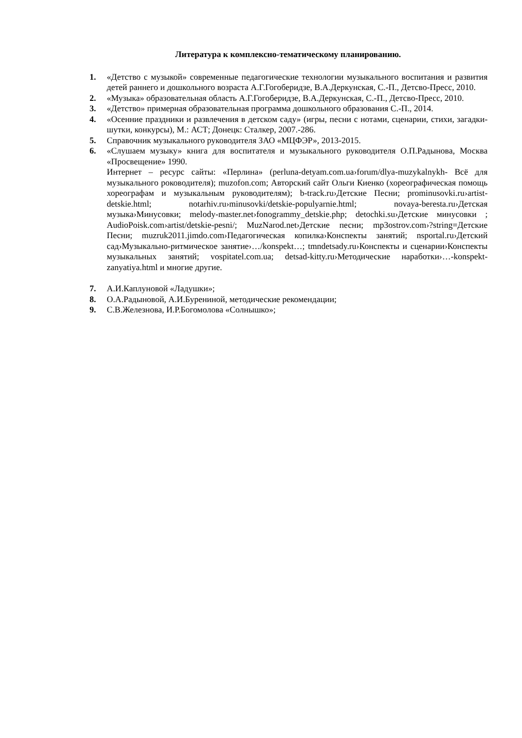Литература к комплексно-тематическому планированию.
1. «Детство с музыкой» современные педагогические технологии музыкального воспитания и развития детей раннего и дошкольного возраста А.Г.Гогоберидзе, В.А.Деркунская, С.-П., Детсво-Пресс, 2010.
2. «Музыка» образовательная область А.Г.Гогоберидзе, В.А.Деркунская, С.-П., Детсво-Пресс, 2010.
3. «Детство» примерная образовательная программа дошкольного образования С.-П., 2014.
4. «Осенние праздники и развлечения в детском саду» (игры, песни с нотами, сценарии, стихи, загадки-шутки, конкурсы), М.: АСТ; Донецк: Сталкер, 2007.-286.
5. Справочник музыкального руководителя ЗАО «МЦФЭР», 2013-2015.
6. «Слушаем музыку» книга для воспитателя и музыкального руководителя О.П.Радынова, Москва «Просвещение» 1990.
Интернет – ресурс сайты: «Перлина» (perluna-detyam.com.ua›forum/dlya-muzykalnykh- Всё для музыкального роководителя); muzofon.com; Авторский сайт Ольги Киенко (хореографическая помощь хореографам и музыкальным руководителям); b-track.ru›Детские Песни; prominusovki.ru›artist-detskie.html; notarhiv.ru›minusovki/detskie-populyarnie.html; novaya-beresta.ru›Детская музыка›Минусовки; melody-master.net›fonogrammy_detskie.php; detochki.su›Детские минусовки ; AudioPoisk.com›artist/detskie-pesni/; MuzNarod.net›Детские песни; mp3ostrov.com›?string=Детские Песни; muzruk2011.jimdo.com›Педагогическая копилка›Конспекты занятий; nsportal.ru›Детский сад›Музыкально-ритмическое занятие›…/konspekt…; tmndetsady.ru›Конспекты и сценарии›Конспекты музыкальных занятий; vospitatel.com.ua; detsad-kitty.ru›Методические наработки›…-konspekt-zanyatiya.html и многие другие.
7. А.И.Каплуновой «Ладушки»;
8. О.А.Радыновой, А.И.Бурениной, методические рекомендации;
9. С.В.Железнова, И.Р.Богомолова «Солнышко»;